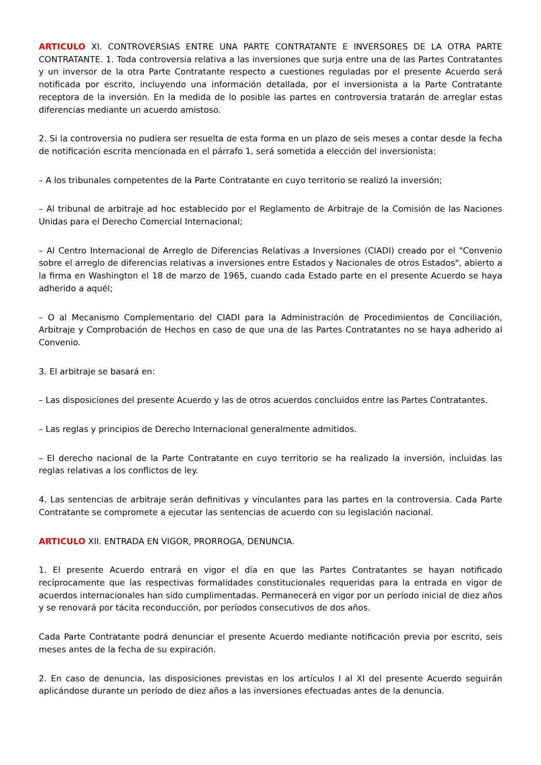ARTICULO XI. CONTROVERSIAS ENTRE UNA PARTE CONTRATANTE E INVERSORES DE LA OTRA PARTE CONTRATANTE. 1. Toda controversia relativa a las inversiones que surja entre una de las Partes Contratantes y un inversor de la otra Parte Contratante respecto a cuestiones reguladas por el presente Acuerdo será notificada por escrito, incluyendo una información detallada, por el inversionista a la Parte Contratante receptora de la inversión. En la medida de lo posible las partes en controversia tratarán de arreglar estas diferencias mediante un acuerdo amistoso.
2. Si la controversia no pudiera ser resuelta de esta forma en un plazo de seis meses a contar desde la fecha de notificación escrita mencionada en el párrafo 1, será sometida a elección del inversionista:
– A los tribunales competentes de la Parte Contratante en cuyo territorio se realizó la inversión;
– Al tribunal de arbitraje ad hoc establecido por el Reglamento de Arbitraje de la Comisión de las Naciones Unidas para el Derecho Comercial Internacional;
– Al Centro Internacional de Arreglo de Diferencias Relativas a Inversiones (CIADI) creado por el "Convenio sobre el arreglo de diferencias relativas a inversiones entre Estados y Nacionales de otros Estados", abierto a la firma en Washington el 18 de marzo de 1965, cuando cada Estado parte en el presente Acuerdo se haya adherido a aquél;
– O al Mecanismo Complementario del CIADI para la Administración de Procedimientos de Conciliación, Arbitraje y Comprobación de Hechos en caso de que una de las Partes Contratantes no se haya adherido al Convenio.
3. El arbitraje se basará en:
– Las disposiciones del presente Acuerdo y las de otros acuerdos concluidos entre las Partes Contratantes.
– Las reglas y principios de Derecho Internacional generalmente admitidos.
– El derecho nacional de la Parte Contratante en cuyo territorio se ha realizado la inversión, incluidas las reglas relativas a los conflictos de ley.
4. Las sentencias de arbitraje serán definitivas y vinculantes para las partes en la controversia. Cada Parte Contratante se compromete a ejecutar las sentencias de acuerdo con su legislación nacional.
ARTICULO XII. ENTRADA EN VIGOR, PRORROGA, DENUNCIA.
1. El presente Acuerdo entrará en vigor el día en que las Partes Contratantes se hayan notificado recíprocamente que las respectivas formalidades constitucionales requeridas para la entrada en vigor de acuerdos internacionales han sido cumplimentadas. Permanecerá en vigor por un período inicial de diez años y se renovará por tácita reconducción, por períodos consecutivos de dos años.
Cada Parte Contratante podrá denunciar el presente Acuerdo mediante notificación previa por escrito, seis meses antes de la fecha de su expiración.
2. En caso de denuncia, las disposiciones previstas en los artículos I al XI del presente Acuerdo seguirán aplicándose durante un período de diez años a las inversiones efectuadas antes de la denuncia.